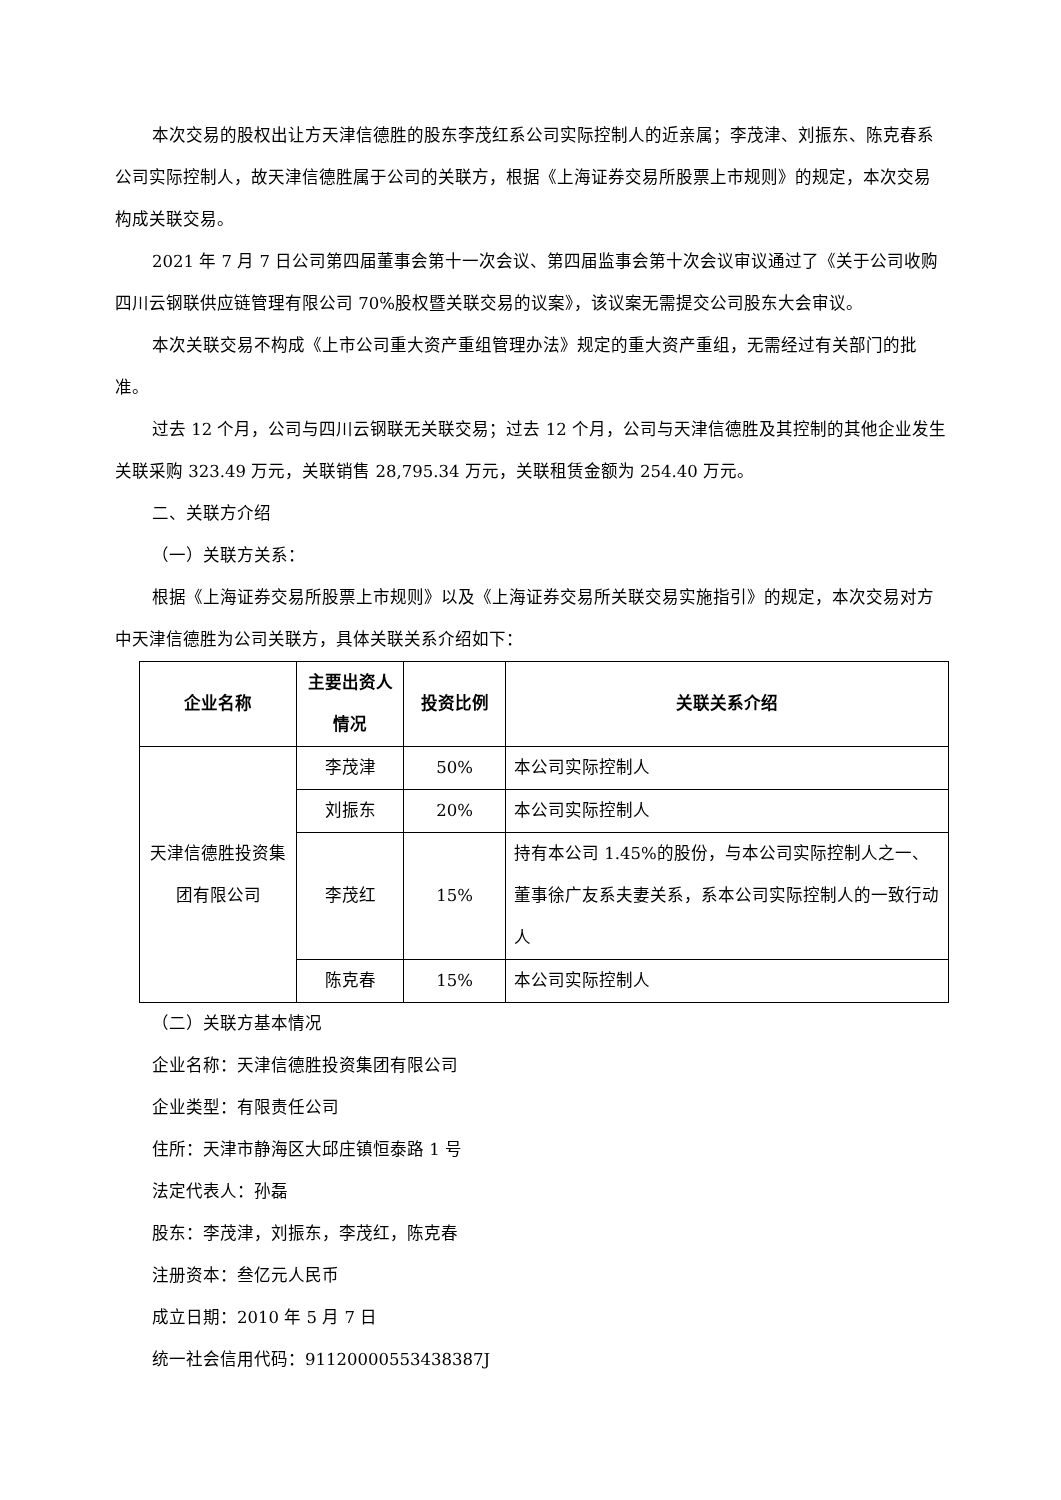本次交易的股权出让方天津信德胜的股东李茂红系公司实际控制人的近亲属；李茂津、刘振东、陈克春系公司实际控制人，故天津信德胜属于公司的关联方，根据《上海证券交易所股票上市规则》的规定，本次交易构成关联交易。
2021 年 7 月 7 日公司第四届董事会第十一次会议、第四届监事会第十次会议审议通过了《关于公司收购四川云钢联供应链管理有限公司 70%股权暨关联交易的议案》，该议案无需提交公司股东大会审议。
本次关联交易不构成《上市公司重大资产重组管理办法》规定的重大资产重组，无需经过有关部门的批准。
过去 12 个月，公司与四川云钢联无关联交易；过去 12 个月，公司与天津信德胜及其控制的其他企业发生关联采购 323.49 万元，关联销售 28,795.34 万元，关联租赁金额为 254.40 万元。
二、关联方介绍
（一）关联方关系：
根据《上海证券交易所股票上市规则》以及《上海证券交易所关联交易实施指引》的规定，本次交易对方中天津信德胜为公司关联方，具体关联关系介绍如下：
| 企业名称 | 主要出资人情况 | 投资比例 | 关联关系介绍 |
| --- | --- | --- | --- |
| 天津信德胜投资集团有限公司 | 李茂津 | 50% | 本公司实际控制人 |
| | 刘振东 | 20% | 本公司实际控制人 |
| | 李茂红 | 15% | 持有本公司 1.45%的股份，与本公司实际控制人之一、董事徐广友系夫妻关系，系本公司实际控制人的一致行动人 |
| | 陈克春 | 15% | 本公司实际控制人 |
（二）关联方基本情况
企业名称：天津信德胜投资集团有限公司
企业类型：有限责任公司
住所：天津市静海区大邱庄镇恒泰路 1 号
法定代表人：孙磊
股东：李茂津，刘振东，李茂红，陈克春
注册资本：叁亿元人民币
成立日期：2010 年 5 月 7 日
统一社会信用代码：91120000553438387J